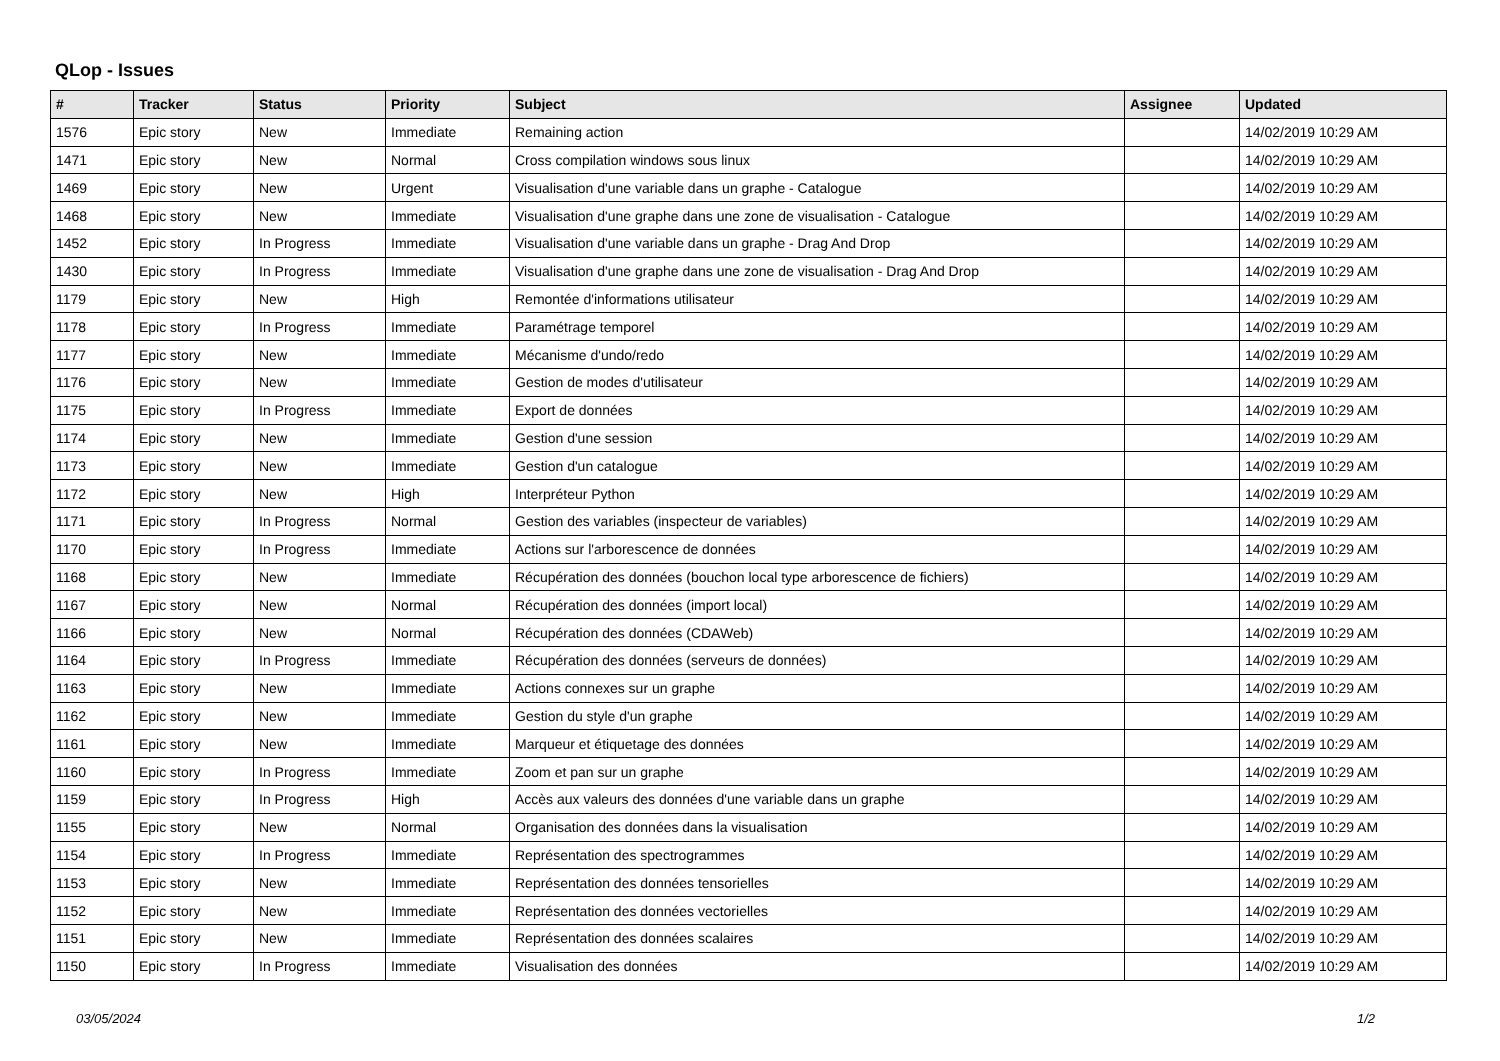QLop - Issues
| # | Tracker | Status | Priority | Subject | Assignee | Updated |
| --- | --- | --- | --- | --- | --- | --- |
| 1576 | Epic story | New | Immediate | Remaining action | | 14/02/2019 10:29 AM |
| 1471 | Epic story | New | Normal | Cross compilation windows sous linux | | 14/02/2019 10:29 AM |
| 1469 | Epic story | New | Urgent | Visualisation d'une variable dans un graphe - Catalogue | | 14/02/2019 10:29 AM |
| 1468 | Epic story | New | Immediate | Visualisation d'une graphe dans une zone de visualisation - Catalogue | | 14/02/2019 10:29 AM |
| 1452 | Epic story | In Progress | Immediate | Visualisation d'une variable dans un graphe - Drag And Drop | | 14/02/2019 10:29 AM |
| 1430 | Epic story | In Progress | Immediate | Visualisation d'une graphe dans une zone de visualisation - Drag And Drop | | 14/02/2019 10:29 AM |
| 1179 | Epic story | New | High | Remontée d'informations utilisateur | | 14/02/2019 10:29 AM |
| 1178 | Epic story | In Progress | Immediate | Paramétrage temporel | | 14/02/2019 10:29 AM |
| 1177 | Epic story | New | Immediate | Mécanisme d'undo/redo | | 14/02/2019 10:29 AM |
| 1176 | Epic story | New | Immediate | Gestion de modes d'utilisateur | | 14/02/2019 10:29 AM |
| 1175 | Epic story | In Progress | Immediate | Export de données | | 14/02/2019 10:29 AM |
| 1174 | Epic story | New | Immediate | Gestion d'une session | | 14/02/2019 10:29 AM |
| 1173 | Epic story | New | Immediate | Gestion d'un catalogue | | 14/02/2019 10:29 AM |
| 1172 | Epic story | New | High | Interpréteur Python | | 14/02/2019 10:29 AM |
| 1171 | Epic story | In Progress | Normal | Gestion des variables (inspecteur de variables) | | 14/02/2019 10:29 AM |
| 1170 | Epic story | In Progress | Immediate | Actions sur l'arborescence de données | | 14/02/2019 10:29 AM |
| 1168 | Epic story | New | Immediate | Récupération des données (bouchon local type arborescence de fichiers) | | 14/02/2019 10:29 AM |
| 1167 | Epic story | New | Normal | Récupération des données (import local) | | 14/02/2019 10:29 AM |
| 1166 | Epic story | New | Normal | Récupération des données (CDAWeb) | | 14/02/2019 10:29 AM |
| 1164 | Epic story | In Progress | Immediate | Récupération des données (serveurs de données) | | 14/02/2019 10:29 AM |
| 1163 | Epic story | New | Immediate | Actions connexes sur un graphe | | 14/02/2019 10:29 AM |
| 1162 | Epic story | New | Immediate | Gestion du style d'un graphe | | 14/02/2019 10:29 AM |
| 1161 | Epic story | New | Immediate | Marqueur et étiquetage des données | | 14/02/2019 10:29 AM |
| 1160 | Epic story | In Progress | Immediate | Zoom et pan sur un graphe | | 14/02/2019 10:29 AM |
| 1159 | Epic story | In Progress | High | Accès aux valeurs des données d'une variable dans un graphe | | 14/02/2019 10:29 AM |
| 1155 | Epic story | New | Normal | Organisation des données dans la visualisation | | 14/02/2019 10:29 AM |
| 1154 | Epic story | In Progress | Immediate | Représentation des spectrogrammes | | 14/02/2019 10:29 AM |
| 1153 | Epic story | New | Immediate | Représentation des données tensorielles | | 14/02/2019 10:29 AM |
| 1152 | Epic story | New | Immediate | Représentation des données vectorielles | | 14/02/2019 10:29 AM |
| 1151 | Epic story | New | Immediate | Représentation des données scalaires | | 14/02/2019 10:29 AM |
| 1150 | Epic story | In Progress | Immediate | Visualisation des données | | 14/02/2019 10:29 AM |
03/05/2024 1/2